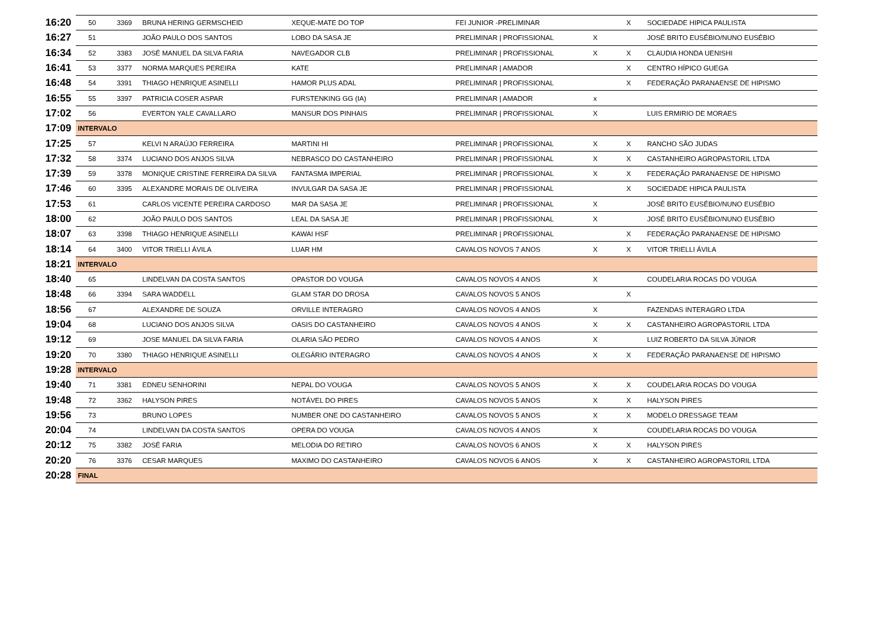| 16:20 | 50 | 3369 | BRUNA HERING GERMSCHEID | XEQUE-MATE DO TOP | FEI JUNIOR -PRELIMINAR | | X | SOCIEDADE HIPICA PAULISTA |
| 16:27 | 51 | | JOÃO PAULO DOS SANTOS | LOBO DA SASA JE | PRELIMINAR / PROFISSIONAL | X | | JOSÉ BRITO EUSÉBIO/NUNO EUSÉBIO |
| 16:34 | 52 | 3383 | JOSÉ MANUEL DA SILVA FARIA | NAVEGADOR CLB | PRELIMINAR / PROFISSIONAL | X | X | CLAUDIA HONDA UENISHI |
| 16:41 | 53 | 3377 | NORMA MARQUES PEREIRA | KATE | PRELIMINAR / AMADOR | | X | CENTRO HÍPICO GUEGA |
| 16:48 | 54 | 3391 | THIAGO HENRIQUE ASINELLI | HAMOR PLUS ADAL | PRELIMINAR / PROFISSIONAL | | X | FEDERAÇÃO PARANAENSE DE HIPISMO |
| 16:55 | 55 | 3397 | PATRICIA COSER ASPAR | FURSTENKING GG (IA) | PRELIMINAR / AMADOR | x | | |
| 17:02 | 56 | | EVERTON YALE CAVALLARO | MANSUR DOS PINHAIS | PRELIMINAR / PROFISSIONAL | X | | LUIS ERMIRIO DE MORAES |
| 17:09 | INTERVALO | | | | | | | |
| 17:25 | 57 | | KELVI N ARAÚJO FERREIRA | MARTINI HI | PRELIMINAR / PROFISSIONAL | X | X | RANCHO SÃO JUDAS |
| 17:32 | 58 | 3374 | LUCIANO DOS ANJOS SILVA | NEBRASCO DO CASTANHEIRO | PRELIMINAR / PROFISSIONAL | X | X | CASTANHEIRO AGROPASTORIL LTDA |
| 17:39 | 59 | 3378 | MONIQUE CRISTINE FERREIRA DA SILVA | FANTASMA IMPERIAL | PRELIMINAR / PROFISSIONAL | X | X | FEDERAÇÃO PARANAENSE DE HIPISMO |
| 17:46 | 60 | 3395 | ALEXANDRE MORAIS DE OLIVEIRA | INVULGAR DA SASA JE | PRELIMINAR / PROFISSIONAL | | X | SOCIEDADE HIPICA PAULISTA |
| 17:53 | 61 | | CARLOS VICENTE PEREIRA CARDOSO | MAR DA SASA JE | PRELIMINAR / PROFISSIONAL | X | | JOSÉ BRITO EUSÉBIO/NUNO EUSÉBIO |
| 18:00 | 62 | | JOÃO PAULO DOS SANTOS | LEAL DA SASA JE | PRELIMINAR / PROFISSIONAL | X | | JOSÉ BRITO EUSÉBIO/NUNO EUSÉBIO |
| 18:07 | 63 | 3398 | THIAGO HENRIQUE ASINELLI | KAWAI HSF | PRELIMINAR / PROFISSIONAL | | X | FEDERAÇÃO PARANAENSE DE HIPISMO |
| 18:14 | 64 | 3400 | VITOR TRIELLI ÁVILA | LUAR HM | CAVALOS NOVOS 7 ANOS | X | X | VITOR TRIELLI ÁVILA |
| 18:21 | INTERVALO | | | | | | | |
| 18:40 | 65 | | LINDELVAN DA COSTA SANTOS | OPASTOR DO VOUGA | CAVALOS NOVOS 4 ANOS | X | | COUDELARIA ROCAS DO VOUGA |
| 18:48 | 66 | 3394 | SARA WADDELL | GLAM STAR DO DROSA | CAVALOS NOVOS 5 ANOS | | X | |
| 18:56 | 67 | | ALEXANDRE DE SOUZA | ORVILLE INTERAGRO | CAVALOS NOVOS 4 ANOS | X | | FAZENDAS INTERAGRO LTDA |
| 19:04 | 68 | | LUCIANO DOS ANJOS SILVA | OASIS DO CASTANHEIRO | CAVALOS NOVOS 4 ANOS | X | X | CASTANHEIRO AGROPASTORIL LTDA |
| 19:12 | 69 | | JOSE MANUEL DA SILVA FARIA | OLARIA SÃO PEDRO | CAVALOS NOVOS 4 ANOS | X | | LUIZ ROBERTO DA SILVA JÚNIOR |
| 19:20 | 70 | 3380 | THIAGO HENRIQUE ASINELLI | OLEGÁRIO INTERAGRO | CAVALOS NOVOS 4 ANOS | X | X | FEDERAÇÃO PARANAENSE DE HIPISMO |
| 19:28 | INTERVALO | | | | | | | |
| 19:40 | 71 | 3381 | EDNEU SENHORINI | NEPAL DO VOUGA | CAVALOS NOVOS 5 ANOS | X | X | COUDELARIA ROCAS DO VOUGA |
| 19:48 | 72 | 3362 | HALYSON PIRES | NOTÁVEL DO PIRES | CAVALOS NOVOS 5 ANOS | X | X | HALYSON PIRES |
| 19:56 | 73 | | BRUNO LOPES | NUMBER ONE DO CASTANHEIRO | CAVALOS NOVOS 5 ANOS | X | X | MODELO DRESSAGE TEAM |
| 20:04 | 74 | | LINDELVAN DA COSTA SANTOS | OPERA DO VOUGA | CAVALOS NOVOS 4 ANOS | X | | COUDELARIA ROCAS DO VOUGA |
| 20:12 | 75 | 3382 | JOSÉ FARIA | MELODIA DO RETIRO | CAVALOS NOVOS 6 ANOS | X | X | HALYSON PIRES |
| 20:20 | 76 | 3376 | CESAR MARQUES | MAXIMO DO CASTANHEIRO | CAVALOS NOVOS 6 ANOS | X | X | CASTANHEIRO AGROPASTORIL LTDA |
| 20:28 | FINAL | | | | | | | |